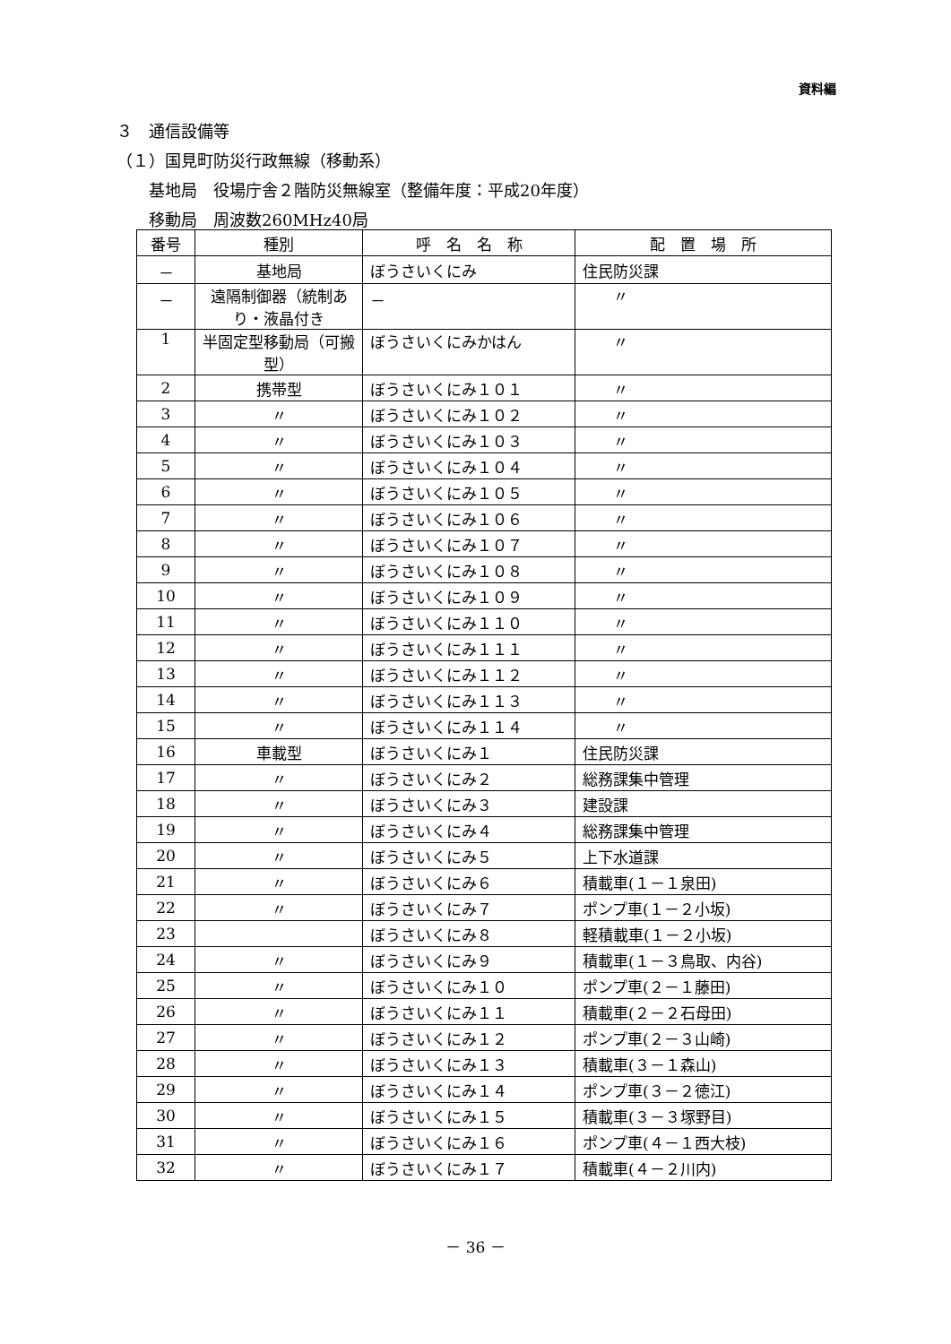資料編
３　通信設備等
（１）国見町防災行政無線（移動系）
　　基地局　役場庁舎２階防災無線室（整備年度：平成20年度）
　　移動局　周波数260MHz40局
| 番号 | 種別 | 呼 名 名 称 | 配 置 場 所 |
| --- | --- | --- | --- |
| － | 基地局 | ぼうさいくにみ | 住民防災課 |
| － | 遠隔制御器（統制あり・液晶付き | － | 〃 |
| 1 | 半固定型移動局（可搬型） | ぼうさいくにみかはん | 〃 |
| 2 | 携帯型 | ぼうさいくにみ１０１ | 〃 |
| 3 | 〃 | ぼうさいくにみ１０２ | 〃 |
| 4 | 〃 | ぼうさいくにみ１０３ | 〃 |
| 5 | 〃 | ぼうさいくにみ１０４ | 〃 |
| 6 | 〃 | ぼうさいくにみ１０５ | 〃 |
| 7 | 〃 | ぼうさいくにみ１０６ | 〃 |
| 8 | 〃 | ぼうさいくにみ１０７ | 〃 |
| 9 | 〃 | ぼうさいくにみ１０８ | 〃 |
| 10 | 〃 | ぼうさいくにみ１０９ | 〃 |
| 11 | 〃 | ぼうさいくにみ１１０ | 〃 |
| 12 | 〃 | ぼうさいくにみ１１１ | 〃 |
| 13 | 〃 | ぼうさいくにみ１１２ | 〃 |
| 14 | 〃 | ぼうさいくにみ１１３ | 〃 |
| 15 | 〃 | ぼうさいくにみ１１４ | 〃 |
| 16 | 車載型 | ぼうさいくにみ１ | 住民防災課 |
| 17 | 〃 | ぼうさいくにみ２ | 総務課集中管理 |
| 18 | 〃 | ぼうさいくにみ３ | 建設課 |
| 19 | 〃 | ぼうさいくにみ４ | 総務課集中管理 |
| 20 | 〃 | ぼうさいくにみ５ | 上下水道課 |
| 21 | 〃 | ぼうさいくにみ６ | 積載車(１－１泉田) |
| 22 | 〃 | ぼうさいくにみ７ | ポンプ車(１－２小坂) |
| 23 | | ぼうさいくにみ８ | 軽積載車(１－２小坂) |
| 24 | 〃 | ぼうさいくにみ９ | 積載車(１－３鳥取、内谷) |
| 25 | 〃 | ぼうさいくにみ１０ | ポンプ車(２－１藤田) |
| 26 | 〃 | ぼうさいくにみ１１ | 積載車(２－２石母田) |
| 27 | 〃 | ぼうさいくにみ１２ | ポンプ車(２－３山崎) |
| 28 | 〃 | ぼうさいくにみ１３ | 積載車(３－１森山) |
| 29 | 〃 | ぼうさいくにみ１４ | ポンプ車(３－２徳江) |
| 30 | 〃 | ぼうさいくにみ１５ | 積載車(３－３塚野目) |
| 31 | 〃 | ぼうさいくにみ１６ | ポンプ車(４－１西大枝) |
| 32 | 〃 | ぼうさいくにみ１７ | 積載車(４－２川内) |
－ 36 －